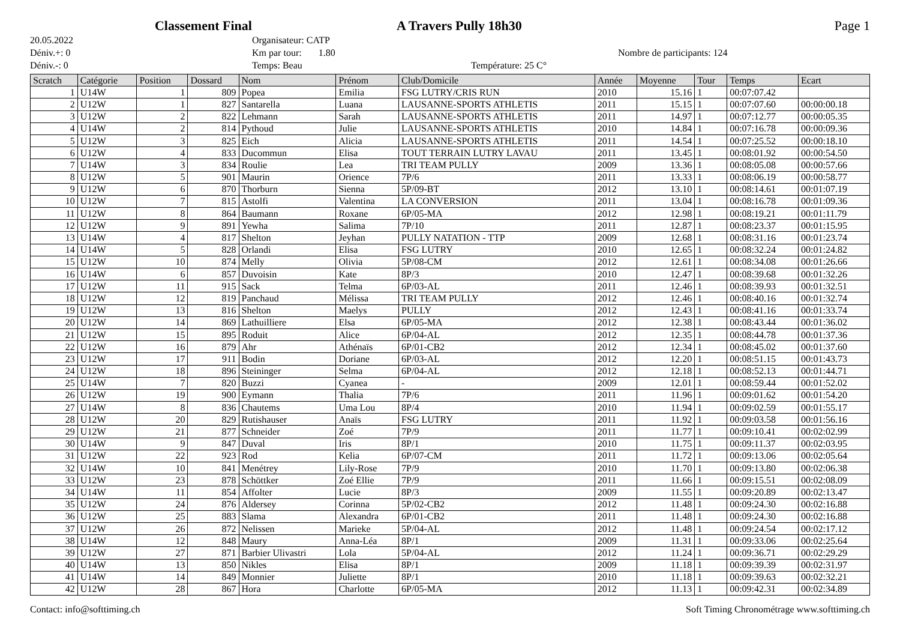Classement Final A Travers Pully 18h30 Page 1
20.05.2022
Organisateur: CATP
Déniv.+: 0
Km par tour: 1.80
Nombre de participants: 124
Déniv.-: 0
Temps: Beau
Température: 25 C°
| Scratch | Catégorie | Position | Dossard | Nom | Prénom | Club/Domicile | Année | Moyenne | Tour | Temps | Ecart |
| --- | --- | --- | --- | --- | --- | --- | --- | --- | --- | --- | --- |
| 1 | U14W | 1 | 809 | Popea | Emilia | FSG LUTRY/CRIS RUN | 2010 | 15.16 | 1 | 00:07:07.42 | |
| 2 | U12W | 1 | 827 | Santarella | Luana | LAUSANNE-SPORTS ATHLETIS | 2011 | 15.15 | 1 | 00:07:07.60 | 00:00:00.18 |
| 3 | U12W | 2 | 822 | Lehmann | Sarah | LAUSANNE-SPORTS ATHLETIS | 2011 | 14.97 | 1 | 00:07:12.77 | 00:00:05.35 |
| 4 | U14W | 2 | 814 | Pythoud | Julie | LAUSANNE-SPORTS ATHLETIS | 2010 | 14.84 | 1 | 00:07:16.78 | 00:00:09.36 |
| 5 | U12W | 3 | 825 | Eich | Alicia | LAUSANNE-SPORTS ATHLETIS | 2011 | 14.54 | 1 | 00:07:25.52 | 00:00:18.10 |
| 6 | U12W | 4 | 833 | Ducommun | Elisa | TOUT TERRAIN LUTRY LAVAU | 2011 | 13.45 | 1 | 00:08:01.92 | 00:00:54.50 |
| 7 | U14W | 3 | 834 | Roulie | Lea | TRI TEAM PULLY | 2009 | 13.36 | 1 | 00:08:05.08 | 00:00:57.66 |
| 8 | U12W | 5 | 901 | Maurin | Orience | 7P/6 | 2011 | 13.33 | 1 | 00:08:06.19 | 00:00:58.77 |
| 9 | U12W | 6 | 870 | Thorburn | Sienna | 5P/09-BT | 2012 | 13.10 | 1 | 00:08:14.61 | 00:01:07.19 |
| 10 | U12W | 7 | 815 | Astolfi | Valentina | LA CONVERSION | 2011 | 13.04 | 1 | 00:08:16.78 | 00:01:09.36 |
| 11 | U12W | 8 | 864 | Baumann | Roxane | 6P/05-MA | 2012 | 12.98 | 1 | 00:08:19.21 | 00:01:11.79 |
| 12 | U12W | 9 | 891 | Yewha | Salima | 7P/10 | 2011 | 12.87 | 1 | 00:08:23.37 | 00:01:15.95 |
| 13 | U14W | 4 | 817 | Shelton | Jeyhan | PULLY NATATION - TTP | 2009 | 12.68 | 1 | 00:08:31.16 | 00:01:23.74 |
| 14 | U14W | 5 | 828 | Orlandi | Elisa | FSG LUTRY | 2010 | 12.65 | 1 | 00:08:32.24 | 00:01:24.82 |
| 15 | U12W | 10 | 874 | Melly | Olivia | 5P/08-CM | 2012 | 12.61 | 1 | 00:08:34.08 | 00:01:26.66 |
| 16 | U14W | 6 | 857 | Duvoisin | Kate | 8P/3 | 2010 | 12.47 | 1 | 00:08:39.68 | 00:01:32.26 |
| 17 | U12W | 11 | 915 | Sack | Telma | 6P/03-AL | 2011 | 12.46 | 1 | 00:08:39.93 | 00:01:32.51 |
| 18 | U12W | 12 | 819 | Panchaud | Mélissa | TRI TEAM PULLY | 2012 | 12.46 | 1 | 00:08:40.16 | 00:01:32.74 |
| 19 | U12W | 13 | 816 | Shelton | Maelys | PULLY | 2012 | 12.43 | 1 | 00:08:41.16 | 00:01:33.74 |
| 20 | U12W | 14 | 869 | Lathuilliere | Elsa | 6P/05-MA | 2012 | 12.38 | 1 | 00:08:43.44 | 00:01:36.02 |
| 21 | U12W | 15 | 895 | Roduit | Alice | 6P/04-AL | 2012 | 12.35 | 1 | 00:08:44.78 | 00:01:37.36 |
| 22 | U12W | 16 | 879 | Ahr | Athénaïs | 6P/01-CB2 | 2012 | 12.34 | 1 | 00:08:45.02 | 00:01:37.60 |
| 23 | U12W | 17 | 911 | Bodin | Doriane | 6P/03-AL | 2012 | 12.20 | 1 | 00:08:51.15 | 00:01:43.73 |
| 24 | U12W | 18 | 896 | Steininger | Selma | 6P/04-AL | 2012 | 12.18 | 1 | 00:08:52.13 | 00:01:44.71 |
| 25 | U14W | 7 | 820 | Buzzi | Cyanea | - | 2009 | 12.01 | 1 | 00:08:59.44 | 00:01:52.02 |
| 26 | U12W | 19 | 900 | Eymann | Thalia | 7P/6 | 2011 | 11.96 | 1 | 00:09:01.62 | 00:01:54.20 |
| 27 | U14W | 8 | 836 | Chautems | Uma Lou | 8P/4 | 2010 | 11.94 | 1 | 00:09:02.59 | 00:01:55.17 |
| 28 | U12W | 20 | 829 | Rutishauser | Anaïs | FSG LUTRY | 2011 | 11.92 | 1 | 00:09:03.58 | 00:01:56.16 |
| 29 | U12W | 21 | 877 | Schneider | Zoé | 7P/9 | 2011 | 11.77 | 1 | 00:09:10.41 | 00:02:02.99 |
| 30 | U14W | 9 | 847 | Duval | Iris | 8P/1 | 2010 | 11.75 | 1 | 00:09:11.37 | 00:02:03.95 |
| 31 | U12W | 22 | 923 | Rod | Kelia | 6P/07-CM | 2011 | 11.72 | 1 | 00:09:13.06 | 00:02:05.64 |
| 32 | U14W | 10 | 841 | Menétrey | Lily-Rose | 7P/9 | 2010 | 11.70 | 1 | 00:09:13.80 | 00:02:06.38 |
| 33 | U12W | 23 | 878 | Schöttker | Zoé Ellie | 7P/9 | 2011 | 11.66 | 1 | 00:09:15.51 | 00:02:08.09 |
| 34 | U14W | 11 | 854 | Affolter | Lucie | 8P/3 | 2009 | 11.55 | 1 | 00:09:20.89 | 00:02:13.47 |
| 35 | U12W | 24 | 876 | Aldersey | Corinna | 5P/02-CB2 | 2012 | 11.48 | 1 | 00:09:24.30 | 00:02:16.88 |
| 36 | U12W | 25 | 883 | Slama | Alexandra | 6P/01-CB2 | 2011 | 11.48 | 1 | 00:09:24.30 | 00:02:16.88 |
| 37 | U12W | 26 | 872 | Nelissen | Marieke | 5P/04-AL | 2012 | 11.48 | 1 | 00:09:24.54 | 00:02:17.12 |
| 38 | U14W | 12 | 848 | Maury | Anna-Léa | 8P/1 | 2009 | 11.31 | 1 | 00:09:33.06 | 00:02:25.64 |
| 39 | U12W | 27 | 871 | Barbier Ulivastri | Lola | 5P/04-AL | 2012 | 11.24 | 1 | 00:09:36.71 | 00:02:29.29 |
| 40 | U14W | 13 | 850 | Nikles | Elisa | 8P/1 | 2009 | 11.18 | 1 | 00:09:39.39 | 00:02:31.97 |
| 41 | U14W | 14 | 849 | Monnier | Juliette | 8P/1 | 2010 | 11.18 | 1 | 00:09:39.63 | 00:02:32.21 |
| 42 | U12W | 28 | 867 | Hora | Charlotte | 6P/05-MA | 2012 | 11.13 | 1 | 00:09:42.31 | 00:02:34.89 |
Contact: info@softtiming.ch Soft Timing Chronométrage www.softtiming.ch